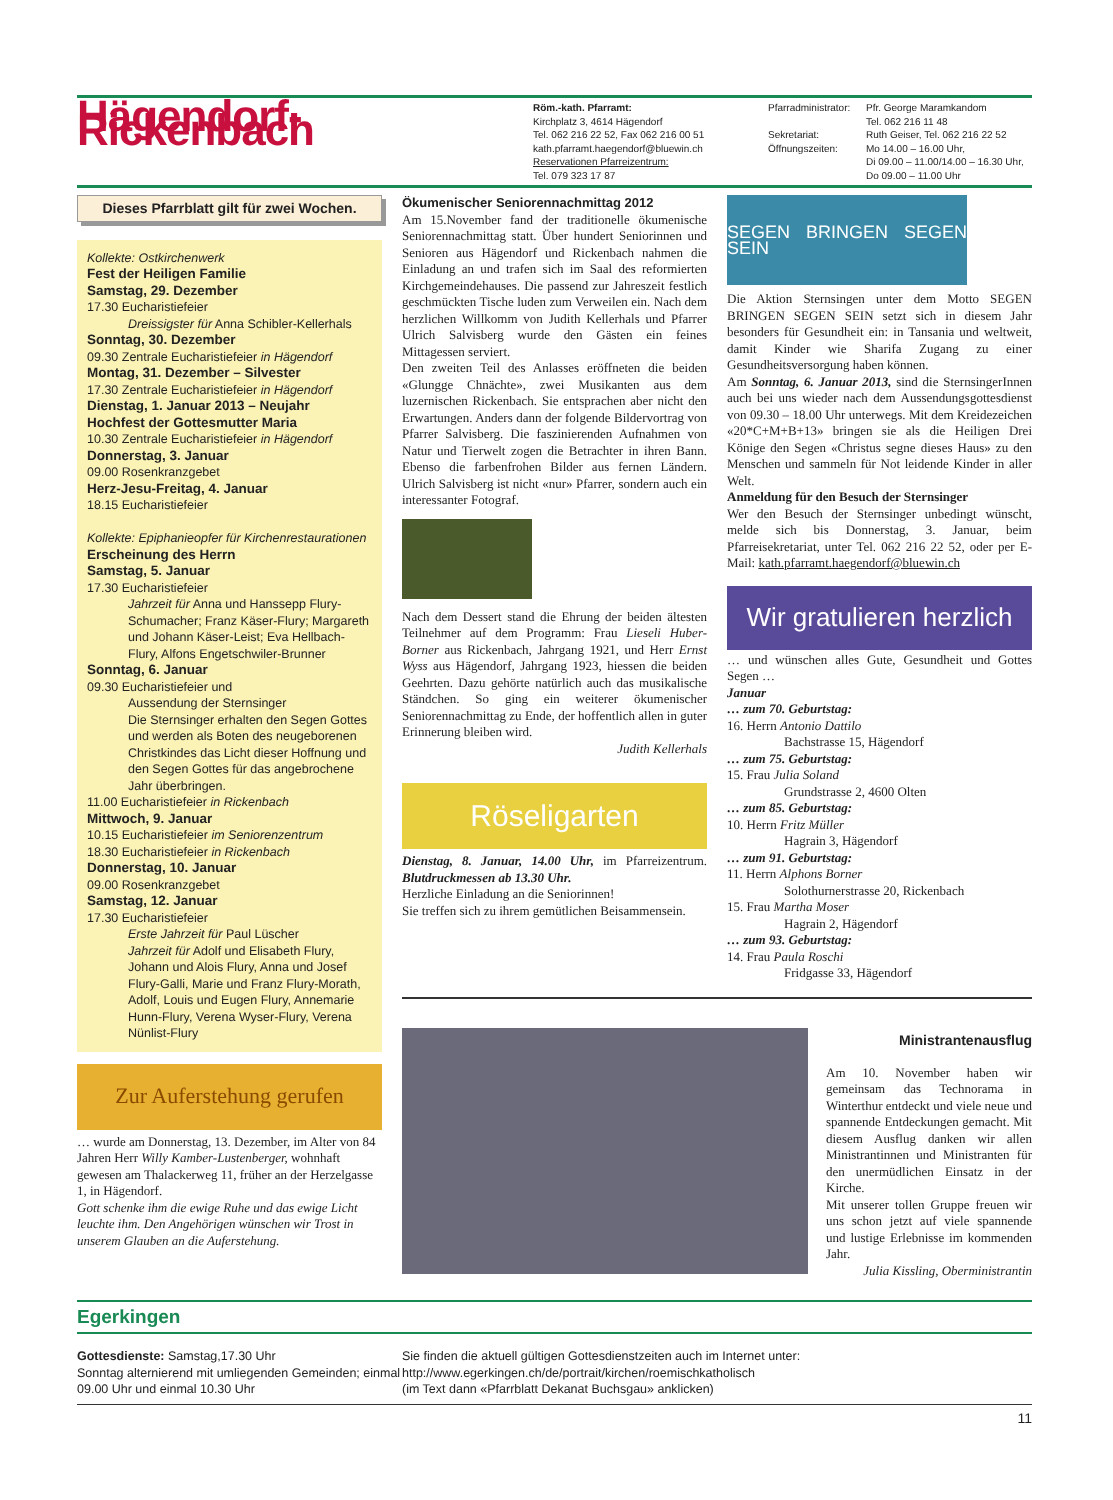Hägendorf-Rickenbach
Röm.-kath. Pfarramt:
Kirchplatz 3, 4614 Hägendorf
Tel. 062 216 22 52, Fax 062 216 00 51
kath.pfarramt.haegendorf@bluewin.ch
Reservationen Pfarreizentrum:
Tel. 079 323 17 87
Pfarradministrator:
Sekretariat:
Öffnungszeiten:
Pfr. George Maramkandom
Tel. 062 216 11 48
Ruth Geiser, Tel. 062 216 22 52
Mo 14.00 – 16.00 Uhr,
Di 09.00 – 11.00/14.00 – 16.30 Uhr,
Do 09.00 – 11.00 Uhr
Dieses Pfarrblatt gilt für zwei Wochen.
Kollekte: Ostkirchenwerk
Fest der Heiligen Familie
Samstag, 29. Dezember
17.30 Eucharistiefeier
Dreissigster für Anna Schibler-Kellerhals
Sonntag, 30. Dezember
09.30 Zentrale Eucharistiefeier in Hägendorf
Montag, 31. Dezember – Silvester
17.30 Zentrale Eucharistiefeier in Hägendorf
Dienstag, 1. Januar 2013 – Neujahr
Hochfest der Gottesmutter Maria
10.30 Zentrale Eucharistiefeier in Hägendorf
Donnerstag, 3. Januar
09.00 Rosenkranzgebet
Herz-Jesu-Freitag, 4. Januar
18.15 Eucharistiefeier
Kollekte: Epiphanieopfer für Kirchenrestaurationen
Erscheinung des Herrn
Samstag, 5. Januar
17.30 Eucharistiefeier
Jahrzeit für Anna und Hanssepp Flury-Schumacher; Franz Käser-Flury; Margareth und Johann Käser-Leist; Eva Hellbach-Flury, Alfons Engetschwiler-Brunner
Sonntag, 6. Januar
09.30 Eucharistiefeier und
Aussendung der Sternsinger
Die Sternsinger erhalten den Segen Gottes und werden als Boten des neugeborenen Christkindes das Licht dieser Hoffnung und den Segen Gottes für das angebrochene Jahr überbringen.
11.00 Eucharistiefeier in Rickenbach
Mittwoch, 9. Januar
10.15 Eucharistiefeier im Seniorenzentrum
18.30 Eucharistiefeier in Rickenbach
Donnerstag, 10. Januar
09.00 Rosenkranzgebet
Samstag, 12. Januar
17.30 Eucharistiefeier
Erste Jahrzeit für Paul Lüscher
Jahrzeit für Adolf und Elisabeth Flury, Johann und Alois Flury, Anna und Josef Flury-Galli, Marie und Franz Flury-Morath, Adolf, Louis und Eugen Flury, Annemarie Hunn-Flury, Verena Wyser-Flury, Verena Nünlist-Flury
Zur Auferstehung gerufen
… wurde am Donnerstag, 13. Dezember, im Alter von 84 Jahren Herr Willy Kamber-Lustenberger, wohnhaft gewesen am Thalackerweg 11, früher an der Herzelgasse 1, in Hägendorf.
Gott schenke ihm die ewige Ruhe und das ewige Licht leuchte ihm. Den Angehörigen wünschen wir Trost in unserem Glauben an die Auferstehung.
Ökumenischer Seniorennachmittag 2012
Am 15.November fand der traditionelle ökumenische Seniorennachmittag statt. Über hundert Seniorinnen und Senioren aus Hägendorf und Rickenbach nahmen die Einladung an und trafen sich im Saal des reformierten Kirchgemeindehauses. Die passend zur Jahreszeit festlich geschmückten Tische luden zum Verweilen ein. Nach dem herzlichen Willkomm von Judith Kellerhals und Pfarrer Ulrich Salvisberg wurde den Gästen ein feines Mittagessen serviert.
Den zweiten Teil des Anlasses eröffneten die beiden «Glungge Chnächte», zwei Musikanten aus dem luzernischen Rickenbach. Sie entsprachen aber nicht den Erwartungen. Anders dann der folgende Bildervortrag von Pfarrer Salvisberg. Die faszinierenden Aufnahmen von Natur und Tierwelt zogen die Betrachter in ihren Bann. Ebenso die farbenfrohen Bilder aus fernen Ländern. Ulrich Salvisberg ist nicht «nur» Pfarrer, sondern auch ein interessanter Fotograf.
Nach dem Dessert stand die Ehrung der beiden ältesten Teilnehmer auf dem Programm: Frau Lieseli Huber-Borner aus Rickenbach, Jahrgang 1921, und Herr Ernst Wyss aus Hägendorf, Jahrgang 1923, hiessen die beiden Geehrten. Dazu gehörte natürlich auch das musikalische Ständchen. So ging ein weiterer ökumenischer Seniorennachmittag zu Ende, der hoffentlich allen in guter Erinnerung bleiben wird.
Judith Kellerhals
Röseligarten
Dienstag, 8. Januar, 14.00 Uhr, im Pfarreizentrum. Blutdruckmessen ab 13.30 Uhr.
Herzliche Einladung an die Seniorinnen!
Sie treffen sich zu ihrem gemütlichen Beisammensein.
SEGEN BRINGEN SEGEN SEIN
Die Aktion Sternsingen unter dem Motto SEGEN BRINGEN SEGEN SEIN setzt sich in diesem Jahr besonders für Gesundheit ein: in Tansania und weltweit, damit Kinder wie Sharifa Zugang zu einer Gesundheitsversorgung haben können.
Am Sonntag, 6. Januar 2013, sind die SternsingerInnen auch bei uns wieder nach dem Aussendungsgottesdienst von 09.30 – 18.00 Uhr unterwegs. Mit dem Kreidezeichen «20*C+M+B+13» bringen sie als die Heiligen Drei Könige den Segen «Christus segne dieses Haus» zu den Menschen und sammeln für Not leidende Kinder in aller Welt.
Anmeldung für den Besuch der Sternsinger
Wer den Besuch der Sternsinger unbedingt wünscht, melde sich bis Donnerstag, 3. Januar, beim Pfarreisekretariat, unter Tel. 062 216 22 52, oder per E-Mail: kath.pfarramt.haegendorf@bluewin.ch
Wir gratulieren herzlich
… und wünschen alles Gute, Gesundheit und Gottes Segen …
Januar
… zum 70. Geburtstag:
16. Herrn Antonio Dattilo
Bachstrasse 15, Hägendorf
… zum 75. Geburtstag:
15. Frau Julia Soland
Grundstrasse 2, 4600 Olten
… zum 85. Geburtstag:
10. Herrn Fritz Müller
Hagrain 3, Hägendorf
… zum 91. Geburtstag:
11. Herrn Alphons Borner
Solothurnerstrasse 20, Rickenbach
15. Frau Martha Moser
Hagrain 2, Hägendorf
… zum 93. Geburtstag:
14. Frau Paula Roschi
Fridgasse 33, Hägendorf
Ministrantenausflug
Am 10. November haben wir gemeinsam das Technorama in Winterthur entdeckt und viele neue und spannende Entdeckungen gemacht. Mit diesem Ausflug danken wir allen Ministrantinnen und Ministranten für den unermüdlichen Einsatz in der Kirche.
Mit unserer tollen Gruppe freuen wir uns schon jetzt auf viele spannende und lustige Erlebnisse im kommenden Jahr.
Julia Kissling, Oberministrantin
Egerkingen
Gottesdienste: Samstag,17.30 Uhr
Sonntag alternierend mit umliegenden Gemeinden; einmal 09.00 Uhr und einmal 10.30 Uhr
Sie finden die aktuell gültigen Gottesdienstzeiten auch im Internet unter:
http://www.egerkingen.ch/de/portrait/kirchen/roemischkatholisch
(im Text dann «Pfarrblatt Dekanat Buchsgau» anklicken)
11